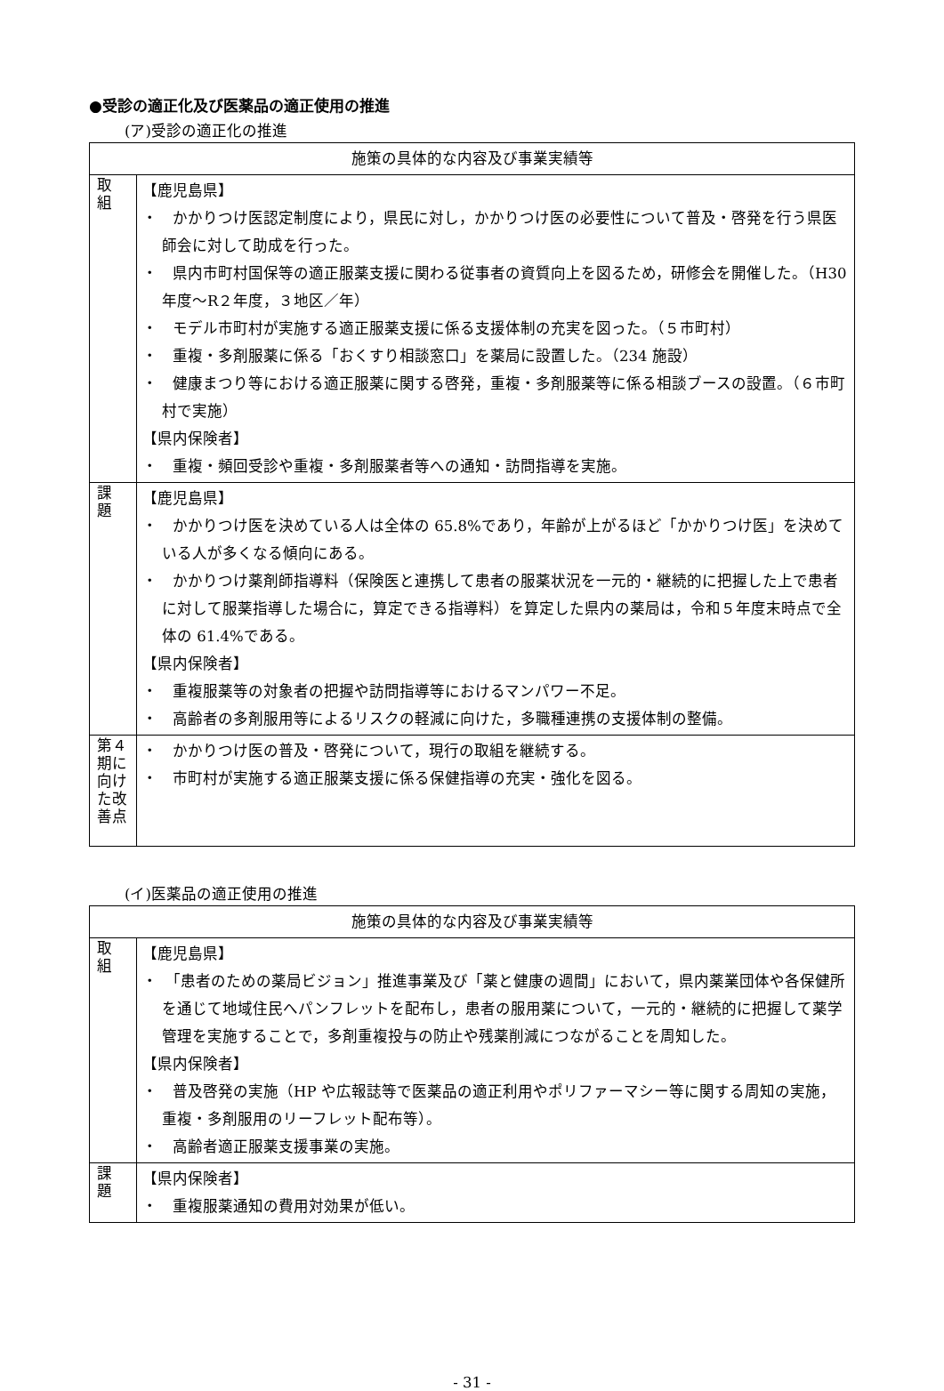●受診の適正化及び医薬品の適正使用の推進
(ア)受診の適正化の推進
| 施策の具体的な内容及び事業実績等 | |
| --- | --- |
| 取 組 | 【鹿児島県】 ・ かかりつけ医認定制度により，県民に対し，かかりつけ医の必要性について普及・啓発を行う県医師会に対して助成を行った。 ・ 県内市町村国保等の適正服薬支援に関わる従事者の資質向上を図るため，研修会を開催した。（H30 年度～R２年度，３地区／年） ・ モデル市町村が実施する適正服薬支援に係る支援体制の充実を図った。（５市町村） ・ 重複・多剤服薬に係る「おくすり相談窓口」を薬局に設置した。（234 施設） ・ 健康まつり等における適正服薬に関する啓発，重複・多剤服薬等に係る相談ブースの設置。（６市町村で実施） 【県内保険者】 ・ 重複・頻回受診や重複・多剤服薬者等への通知・訪問指導を実施。 |
| 課 題 | 【鹿児島県】 ・ かかりつけ医を決めている人は全体の 65.8%であり，年齢が上がるほど「かかりつけ医」を決めている人が多くなる傾向にある。 ・ かかりつけ薬剤師指導料（保険医と連携して患者の服薬状況を一元的・継続的に把握した上で患者に対して服薬指導した場合に，算定できる指導料）を算定した県内の薬局は，令和５年度末時点で全体の 61.4%である。 【県内保険者】 ・ 重複服薬等の対象者の把握や訪問指導等におけるマンパワー不足。 ・ 高齢者の多剤服用等によるリスクの軽減に向けた，多職種連携の支援体制の整備。 |
| 第４期に向けた改善点 | ・ かかりつけ医の普及・啓発について，現行の取組を継続する。 ・ 市町村が実施する適正服薬支援に係る保健指導の充実・強化を図る。 |
(イ)医薬品の適正使用の推進
| 施策の具体的な内容及び事業実績等 | |
| --- | --- |
| 取 組 | 【鹿児島県】 ・ 「患者のための薬局ビジョン」推進事業及び「薬と健康の週間」において，県内薬業団体や各保健所を通じて地域住民へパンフレットを配布し，患者の服用薬について，一元的・継続的に把握して薬学管理を実施することで，多剤重複投与の防止や残薬削減につながることを周知した。 【県内保険者】 ・ 普及啓発の実施（HP や広報誌等で医薬品の適正利用やポリファーマシー等に関する周知の実施，重複・多剤服用のリーフレット配布等）。 ・ 高齢者適正服薬支援事業の実施。 |
| 課 題 | 【県内保険者】 ・ 重複服薬通知の費用対効果が低い。 |
- 31 -